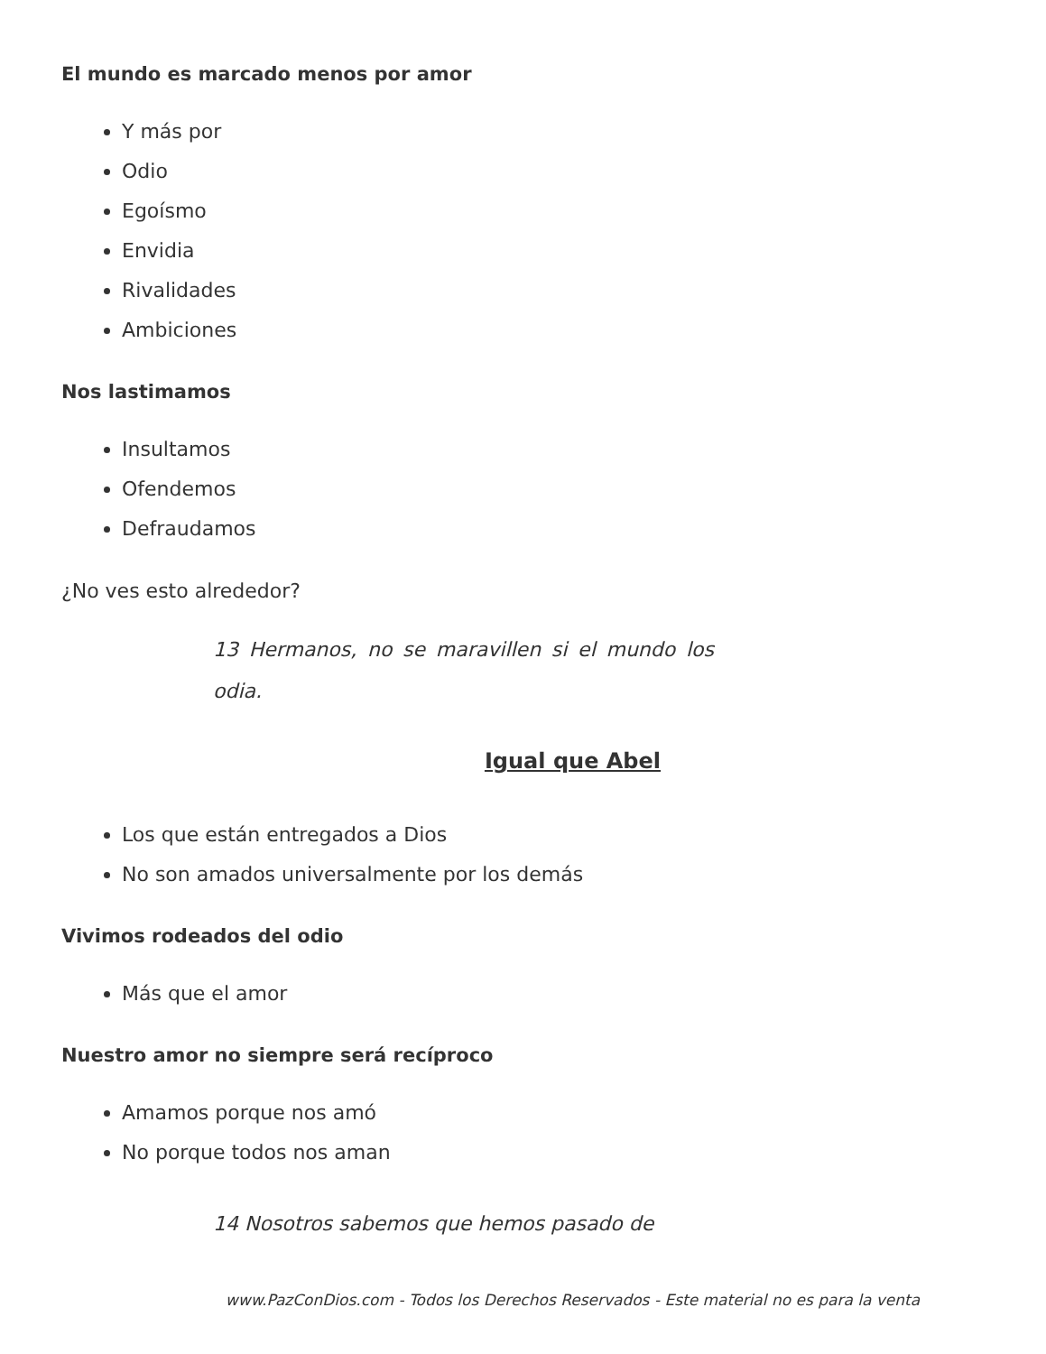El mundo es marcado menos por amor
Y más por
Odio
Egoísmo
Envidia
Rivalidades
Ambiciones
Nos lastimamos
Insultamos
Ofendemos
Defraudamos
¿No ves esto alrededor?
13 Hermanos, no se maravillen si el mundo los odia.
Igual que Abel
Los que están entregados a Dios
No son amados universalmente por los demás
Vivimos rodeados del odio
Más que el amor
Nuestro amor no siempre será recíproco
Amamos porque nos amó
No porque todos nos aman
14 Nosotros sabemos que hemos pasado de
www.PazConDios.com - Todos los Derechos Reservados - Este material no es para la venta